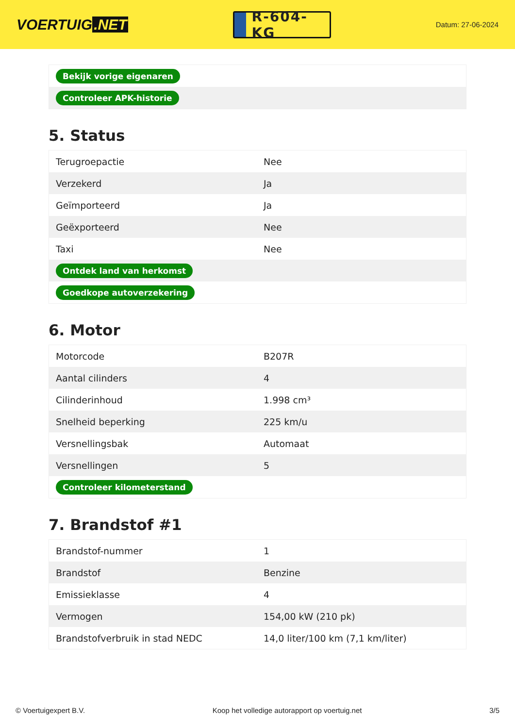VOERTUIG.NET
R-604-KG
Datum: 27-06-2024
| Bekijk vorige eigenaren |
| Controleer APK-historie |
5. Status
| Terugroepactie | Nee |
| Verzekerd | Ja |
| Geïmporteerd | Ja |
| Geëxporteerd | Nee |
| Taxi | Nee |
| Ontdek land van herkomst | |
| Goedkope autoverzekering | |
6. Motor
| Motorcode | B207R |
| Aantal cilinders | 4 |
| Cilinderinhoud | 1.998 cm³ |
| Snelheid beperking | 225 km/u |
| Versnellingsbak | Automaat |
| Versnellingen | 5 |
| Controleer kilometerstand | |
7. Brandstof #1
| Brandstof-nummer | 1 |
| Brandstof | Benzine |
| Emissieklasse | 4 |
| Vermogen | 154,00 kW (210 pk) |
| Brandstofverbruik in stad NEDC | 14,0 liter/100 km (7,1 km/liter) |
© Voertuigexpert B.V. Koop het volledige autorapport op voertuig.net 3/5